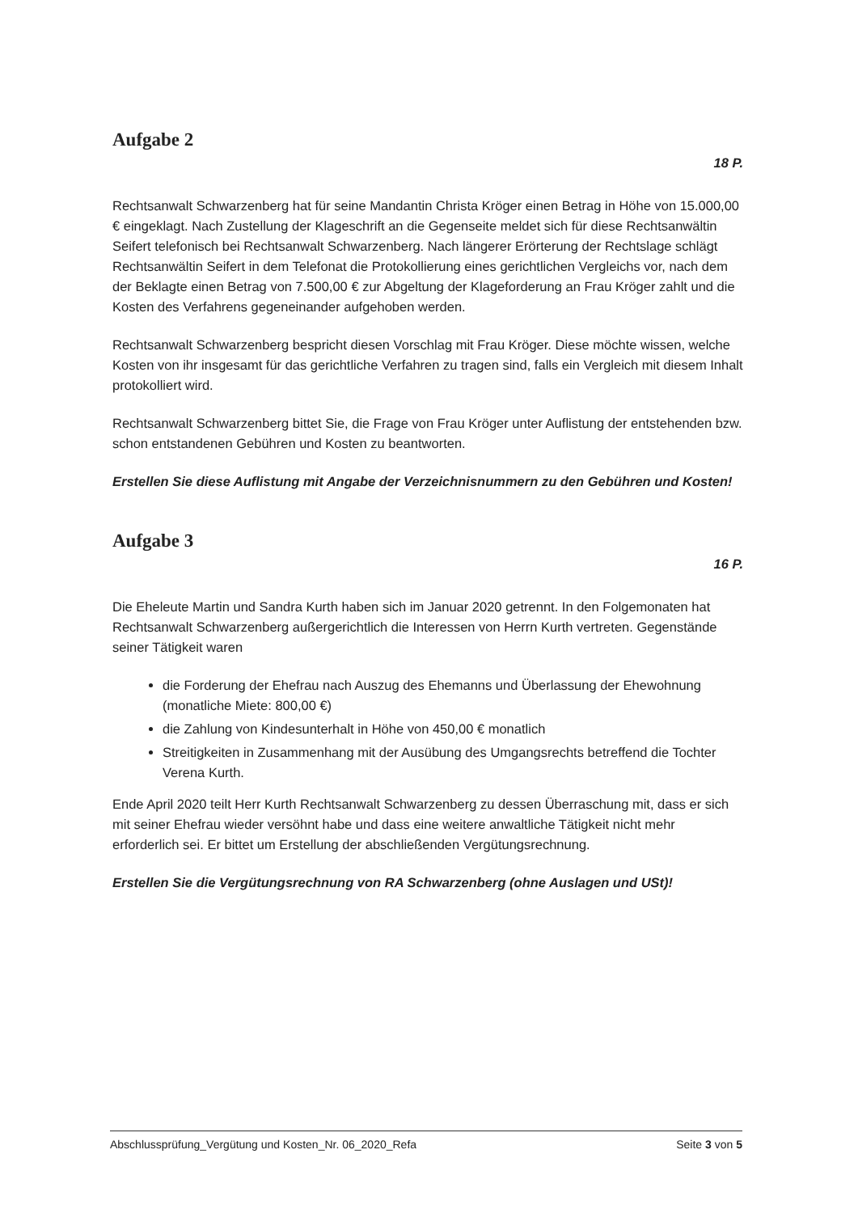Aufgabe 2
18 P.
Rechtsanwalt Schwarzenberg hat für seine Mandantin Christa Kröger einen Betrag in Höhe von 15.000,00 € eingeklagt. Nach Zustellung der Klageschrift an die Gegenseite meldet sich für diese Rechtsanwältin Seifert telefonisch bei Rechtsanwalt Schwarzenberg. Nach längerer Erörterung der Rechtslage schlägt Rechtsanwältin Seifert in dem Telefonat die Protokollierung eines gerichtlichen Vergleichs vor, nach dem der Beklagte einen Betrag von 7.500,00 € zur Abgeltung der Klageforderung an Frau Kröger zahlt und die Kosten des Verfahrens gegeneinander aufgehoben werden.
Rechtsanwalt Schwarzenberg bespricht diesen Vorschlag mit Frau Kröger. Diese möchte wissen, welche Kosten von ihr insgesamt für das gerichtliche Verfahren zu tragen sind, falls ein Vergleich mit diesem Inhalt protokolliert wird.
Rechtsanwalt Schwarzenberg bittet Sie, die Frage von Frau Kröger unter Auflistung der entstehenden bzw. schon entstandenen Gebühren und Kosten zu beantworten.
Erstellen Sie diese Auflistung mit Angabe der Verzeichnisnummern zu den Gebühren und Kosten!
Aufgabe 3
16 P.
Die Eheleute Martin und Sandra Kurth haben sich im Januar 2020 getrennt. In den Folgemonaten hat Rechtsanwalt Schwarzenberg außergerichtlich die Interessen von Herrn Kurth vertreten. Gegenstände seiner Tätigkeit waren
die Forderung der Ehefrau nach Auszug des Ehemanns und Überlassung der Ehewohnung (monatliche Miete: 800,00 €)
die Zahlung von Kindesunterhalt in Höhe von 450,00 € monatlich
Streitigkeiten in Zusammenhang mit der Ausübung des Umgangsrechts betreffend die Tochter Verena Kurth.
Ende April 2020 teilt Herr Kurth Rechtsanwalt Schwarzenberg zu dessen Überraschung mit, dass er sich mit seiner Ehefrau wieder versöhnt habe und dass eine weitere anwaltliche Tätigkeit nicht mehr erforderlich sei. Er bittet um Erstellung der abschließenden Vergütungsrechnung.
Erstellen Sie die Vergütungsrechnung von RA Schwarzenberg (ohne Auslagen und USt)!
Abschlussprüfung_Vergütung und Kosten_Nr. 06_2020_Refa Seite 3 von 5